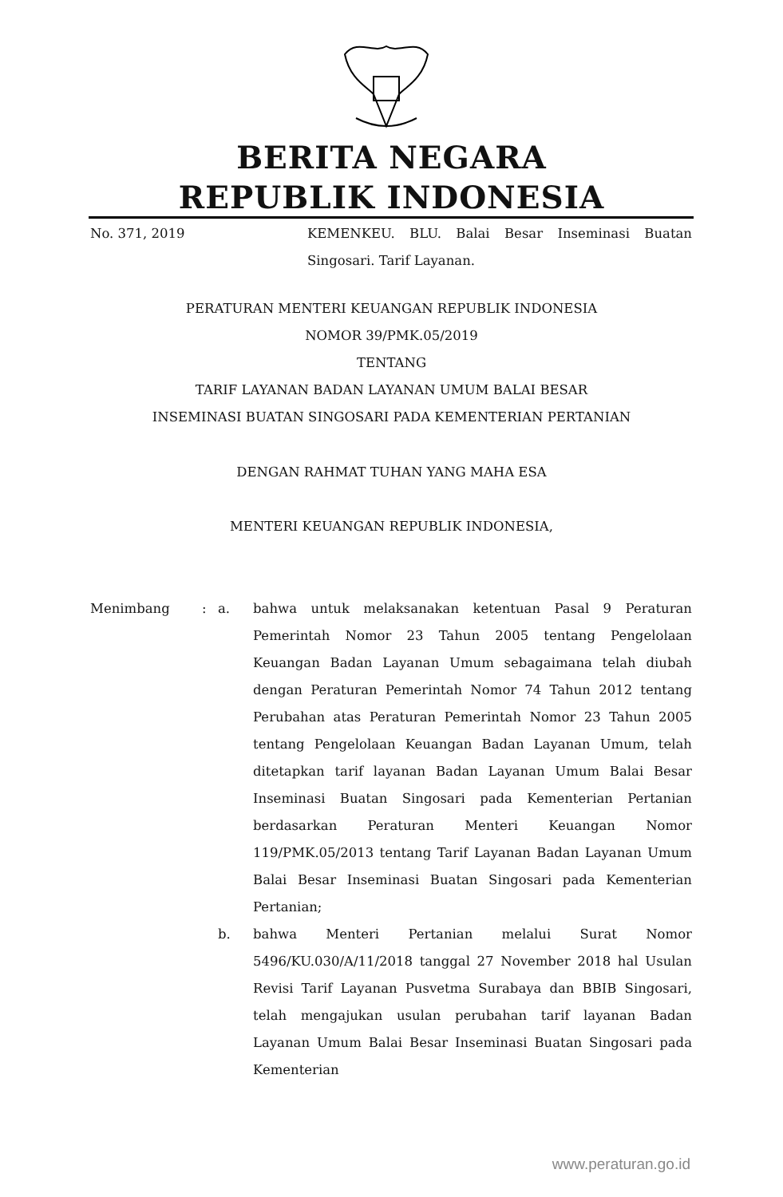BERITA NEGARA
REPUBLIK INDONESIA
No. 371, 2019 KEMENKEU. BLU. Balai Besar Inseminasi Buatan Singosari. Tarif Layanan.
PERATURAN MENTERI KEUANGAN REPUBLIK INDONESIA
NOMOR 39/PMK.05/2019
TENTANG
TARIF LAYANAN BADAN LAYANAN UMUM BALAI BESAR
INSEMINASI BUATAN SINGOSARI PADA KEMENTERIAN PERTANIAN
DENGAN RAHMAT TUHAN YANG MAHA ESA
MENTERI KEUANGAN REPUBLIK INDONESIA,
Menimbang : a. bahwa untuk melaksanakan ketentuan Pasal 9 Peraturan Pemerintah Nomor 23 Tahun 2005 tentang Pengelolaan Keuangan Badan Layanan Umum sebagaimana telah diubah dengan Peraturan Pemerintah Nomor 74 Tahun 2012 tentang Perubahan atas Peraturan Pemerintah Nomor 23 Tahun 2005 tentang Pengelolaan Keuangan Badan Layanan Umum, telah ditetapkan tarif layanan Badan Layanan Umum Balai Besar Inseminasi Buatan Singosari pada Kementerian Pertanian berdasarkan Peraturan Menteri Keuangan Nomor 119/PMK.05/2013 tentang Tarif Layanan Badan Layanan Umum Balai Besar Inseminasi Buatan Singosari pada Kementerian Pertanian;
b. bahwa Menteri Pertanian melalui Surat Nomor 5496/KU.030/A/11/2018 tanggal 27 November 2018 hal Usulan Revisi Tarif Layanan Pusvetma Surabaya dan BBIB Singosari, telah mengajukan usulan perubahan tarif layanan Badan Layanan Umum Balai Besar Inseminasi Buatan Singosari pada Kementerian
www.peraturan.go.id